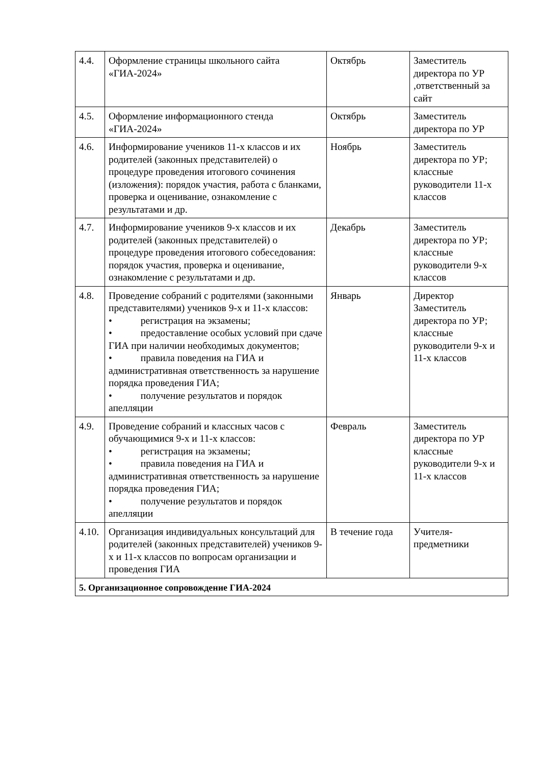| 4.4. | Оформление страницы школьного сайта «ГИА-2024» | Октябрь | Заместитель директора по УР ,ответственный за сайт |
| 4.5. | Оформление информационного стенда «ГИА-2024» | Октябрь | Заместитель директора по УР |
| 4.6. | Информирование учеников 11-х классов и их родителей (законных представителей) о процедуре проведения итогового сочинения (изложения): порядок участия, работа с бланками, проверка и оценивание, ознакомление с результатами и др. | Ноябрь | Заместитель директора по УР; классные руководители 11-х классов |
| 4.7. | Информирование учеников 9-х классов и их родителей (законных представителей) о процедуре проведения итогового собеседования: порядок участия, проверка и оценивание, ознакомление с результатами и др. | Декабрь | Заместитель директора по УР; классные руководители 9-х классов |
| 4.8. | Проведение собраний с родителями (законными представителями) учеников 9-х и 11-х классов: • регистрация на экзамены; • предоставление особых условий при сдаче ГИА при наличии необходимых документов; • правила поведения на ГИА и административная ответственность за нарушение порядка проведения ГИА; • получение результатов и порядок апелляции | Январь | Директор Заместитель директора по УР; классные руководители 9-х и 11-х классов |
| 4.9. | Проведение собраний и классных часов с обучающимися 9-х и 11-х классов: • регистрация на экзамены; • правила поведения на ГИА и административная ответственность за нарушение порядка проведения ГИА; • получение результатов и порядок апелляции | Февраль | Заместитель директора по УР классные руководители 9-х и 11-х классов |
| 4.10. | Организация индивидуальных консультаций для родителей (законных представителей) учеников 9-х и 11-х классов по вопросам организации и проведения ГИА | В течение года | Учителя-предметники |
| 5. Организационное сопровождение ГИА-2024 | | | |